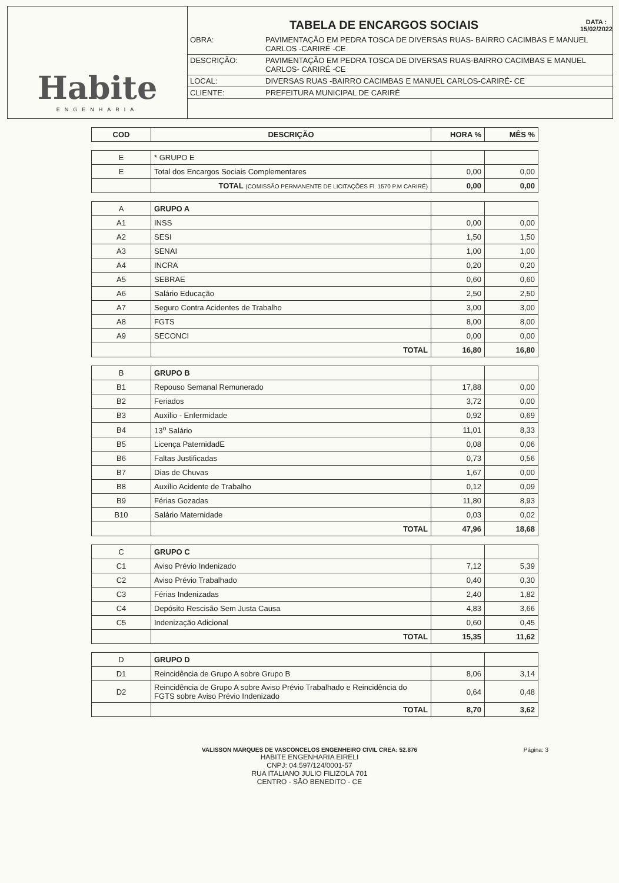Habite
ENGENHARIA
TABELA DE ENCARGOS SOCIAIS DATA :
15/02/2022
| OBRA: | PAVIMENTAÇÃO EM PEDRA TOSCA DE DIVERSAS RUAS- BAIRRO CACIMBAS E MANUEL CARLOS -CARIRÉ -CE |
| DESCRIÇÃO: | PAVIMENTAÇÃO EM PEDRA TOSCA DE DIVERSAS RUAS-BAIRRO CACIMBAS E MANUEL CARLOS- CARIRÉ -CE |
| LOCAL: | DIVERSAS RUAS -BAIRRO CACIMBAS E MANUEL CARLOS-CARIRÉ- CE |
| CLIENTE: | PREFEITURA MUNICIPAL DE CARIRÉ |
| COD | DESCRIÇÃO | HORA % | MÊS % |
| --- | --- | --- | --- |
| E | * GRUPO E | | |
| E | Total dos Encargos Sociais Complementares | 0,00 | 0,00 |
| | TOTAL (COMISSÃO PERMANENTE DE LICITAÇÕES Fl. 1570 P.M CARIRÉ) | 0,00 | 0,00 |
| A | GRUPO A | | |
| A1 | INSS | 0,00 | 0,00 |
| A2 | SESI | 1,50 | 1,50 |
| A3 | SENAI | 1,00 | 1,00 |
| A4 | INCRA | 0,20 | 0,20 |
| A5 | SEBRAE | 0,60 | 0,60 |
| A6 | Salário Educação | 2,50 | 2,50 |
| A7 | Seguro Contra Acidentes de Trabalho | 3,00 | 3,00 |
| A8 | FGTS | 8,00 | 8,00 |
| A9 | SECONCI | 0,00 | 0,00 |
| | TOTAL | 16,80 | 16,80 |
| B | GRUPO B | | |
| B1 | Repouso Semanal Remunerado | 17,88 | 0,00 |
| B2 | Feriados | 3,72 | 0,00 |
| B3 | Auxílio - Enfermidade | 0,92 | 0,69 |
| B4 | 13<sup>o</sup> Salário | 11,01 | 8,33 |
| B5 | Licença PaternidadE | 0,08 | 0,06 |
| B6 | Faltas Justificadas | 0,73 | 0,56 |
| B7 | Dias de Chuvas | 1,67 | 0,00 |
| B8 | Auxílio Acidente de Trabalho | 0,12 | 0,09 |
| B9 | Férias Gozadas | 11,80 | 8,93 |
| B10 | Salário Maternidade | 0,03 | 0,02 |
| | TOTAL | 47,96 | 18,68 |
| C | GRUPO C | | |
| C1 | Aviso Prévio Indenizado | 7,12 | 5,39 |
| C2 | Aviso Prévio Trabalhado | 0,40 | 0,30 |
| C3 | Férias Indenizadas | 2,40 | 1,82 |
| C4 | Depósito Rescisão Sem Justa Causa | 4,83 | 3,66 |
| C5 | Indenização Adicional | 0,60 | 0,45 |
| | TOTAL | 15,35 | 11,62 |
| D | GRUPO D | | |
| D1 | Reincidência de Grupo A sobre Grupo B | 8,06 | 3,14 |
| D2 | Reincidência de Grupo A sobre Aviso Prévio Trabalhado e Reincidência do FGTS sobre Aviso Prévio Indenizado | 0,64 | 0,48 |
| | TOTAL | 8,70 | 3,62 |
Página: 3
VALISSON MARQUES DE VASCONCELOS ENGENHEIRO CIVIL CREA: 52.876
HABITE ENGENHARIA EIRELI
CNPJ: 04.597/124/0001-57
RUA ITALIANO JULIO FILIZOLA 701
CENTRO - SÃO BENEDITO - CE